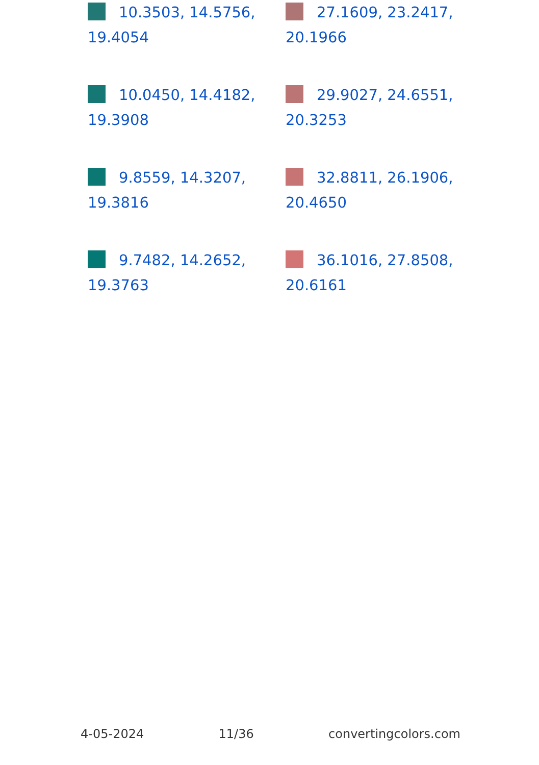10.3503, 14.5756, 19.4054
27.1609, 23.2417, 20.1966
10.0450, 14.4182, 19.3908
29.9027, 24.6551, 20.3253
9.8559, 14.3207, 19.3816
32.8811, 26.1906, 20.4650
9.7482, 14.2652, 19.3763
36.1016, 27.8508, 20.6161
4-05-2024 11/36 convertingcolors.com